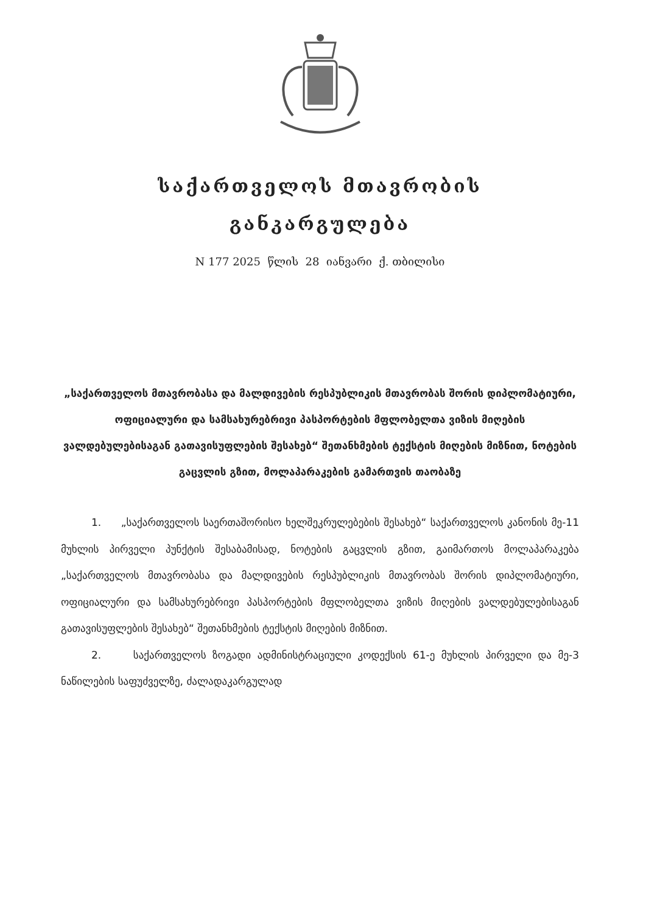საქართველოს მთავრობის
განკარგულება
N 177 2025 წლის 28 იანვარი ქ. თბილისი
„საქართველოს მთავრობასა და მალდივების რესპუბლიკის მთავრობას შორის დიპლომატიური, ოფიციალური და სამსახურებრივი პასპორტების მფლობელთა ვიზის მიღების ვალდებულებისაგან გათავისუფლების შესახებ“ შეთანხმების ტექსტის მიღების მიზნით, ნოტების გაცვლის გზით, მოლაპარაკების გამართვის თაობაზე
1. „საქართველოს საერთაშორისო ხელშეკრულებების შესახებ“ საქართველოს კანონის მე-11 მუხლის პირველი პუნქტის შესაბამისად, ნოტების გაცვლის გზით, გაიმართოს მოლაპარაკება „საქართველოს მთავრობასა და მალდივების რესპუბლიკის მთავრობას შორის დიპლომატიური, ოფიციალური და სამსახურებრივი პასპორტების მფლობელთა ვიზის მიღების ვალდებულებისაგან გათავისუფლების შესახებ“ შეთანხმების ტექსტის მიღების მიზნით.
2. საქართველოს ზოგადი ადმინისტრაციული კოდექსის 61-ე მუხლის პირველი და მე-3 ნაწილების საფუძველზე, ძალადაკარგულად